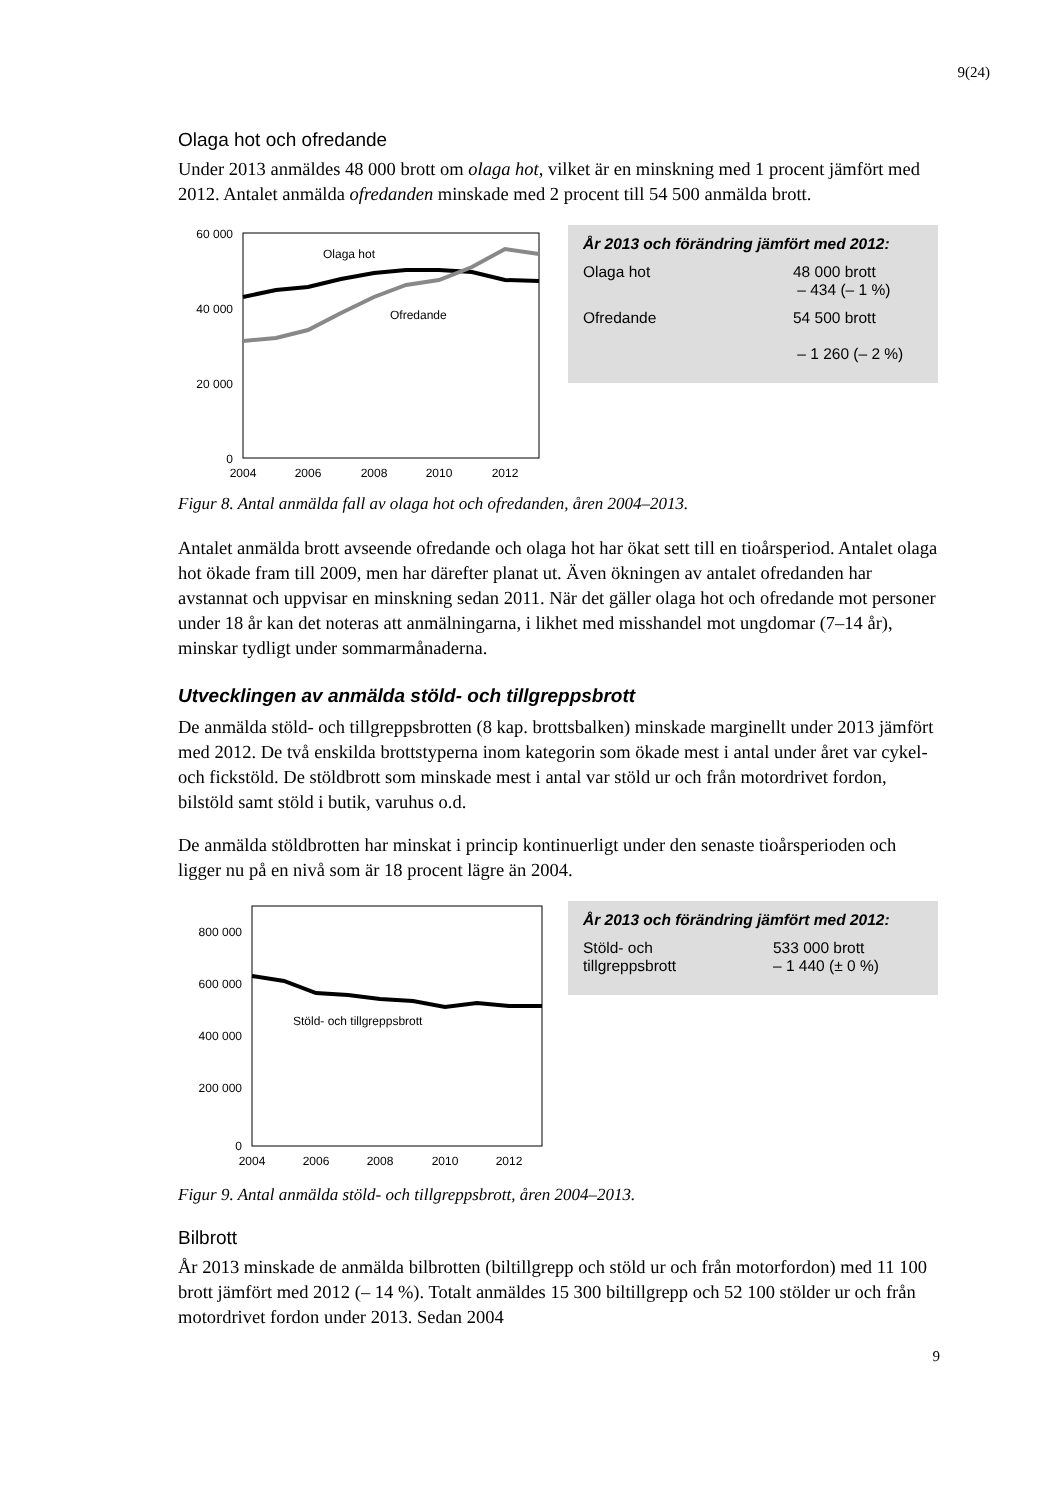9(24)
Olaga hot och ofredande
Under 2013 anmäldes 48 000 brott om olaga hot, vilket är en minskning med 1 procent jämfört med 2012. Antalet anmälda ofredanden minskade med 2 procent till 54 500 anmälda brott.
60 000
40 000
20 000
0
2004
2006
2008
2010
2012
Olaga hot
Ofredande
År 2013 och förändring jämfört med 2012:
Olaga hot 48 000 brott
– 434 (– 1 %)
Ofredande 54 500 brott
– 1 260 (– 2 %)
Figur 8. Antal anmälda fall av olaga hot och ofredanden, åren 2004–2013.
Antalet anmälda brott avseende ofredande och olaga hot har ökat sett till en tioårsperiod. Antalet olaga hot ökade fram till 2009, men har därefter planat ut. Även ökningen av antalet ofredanden har avstannat och uppvisar en minskning sedan 2011. När det gäller olaga hot och ofredande mot personer under 18 år kan det noteras att anmälningarna, i likhet med misshandel mot ungdomar (7–14 år), minskar tydligt under sommarmånaderna.
Utvecklingen av anmälda stöld- och tillgreppsbrott
De anmälda stöld- och tillgreppsbrotten (8 kap. brottsbalken) minskade marginellt under 2013 jämfört med 2012. De två enskilda brottstyperna inom kategorin som ökade mest i antal under året var cykel- och fickstöld. De stöldbrott som minskade mest i antal var stöld ur och från motordrivet fordon, bilstöld samt stöld i butik, varuhus o.d.
De anmälda stöldbrotten har minskat i princip kontinuerligt under den senaste tioårsperioden och ligger nu på en nivå som är 18 procent lägre än 2004.
800 000
600 000
400 000
200 000
0
2004
2006
2008
2010
2012
Stöld- och tillgreppsbrott
År 2013 och förändring jämfört med 2012:
Stöld- och
tillgreppsbrott 533 000 brott
– 1 440 (± 0 %)
Figur 9. Antal anmälda stöld- och tillgreppsbrott, åren 2004–2013.
Bilbrott
År 2013 minskade de anmälda bilbrotten (biltillgrepp och stöld ur och från motorfordon) med 11 100 brott jämfört med 2012 (– 14 %). Totalt anmäldes 15 300 biltillgrepp och 52 100 stölder ur och från motordrivet fordon under 2013. Sedan 2004
9